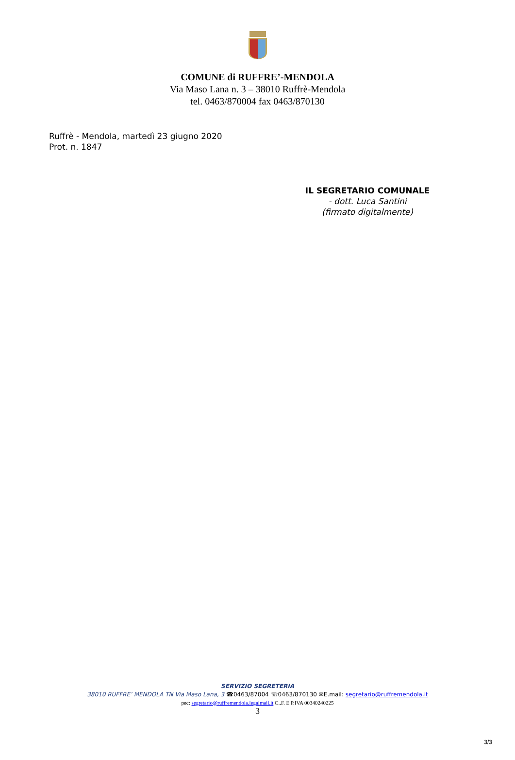COMUNE di RUFFRE’-MENDOLA
Via Maso Lana n. 3 – 38010 Ruffrè-Mendola
tel. 0463/870004 fax 0463/870130
Ruffrè - Mendola, martedì 23 giugno 2020
Prot. n. 1847
IL SEGRETARIO COMUNALE
- dott. Luca Santini
(firmato digitalmente)
SERVIZIO SEGRETERIA
38010 RUFFRE’ MENDOLA TN Via Maso Lana, 3 ☎0463/87004 ☏0463/870130 ✉E.mail: segretario@ruffremendola.it
pec: segretario@ruffremendola.legalmail.it C..F. E P.IVA 00340240225
3
3/3